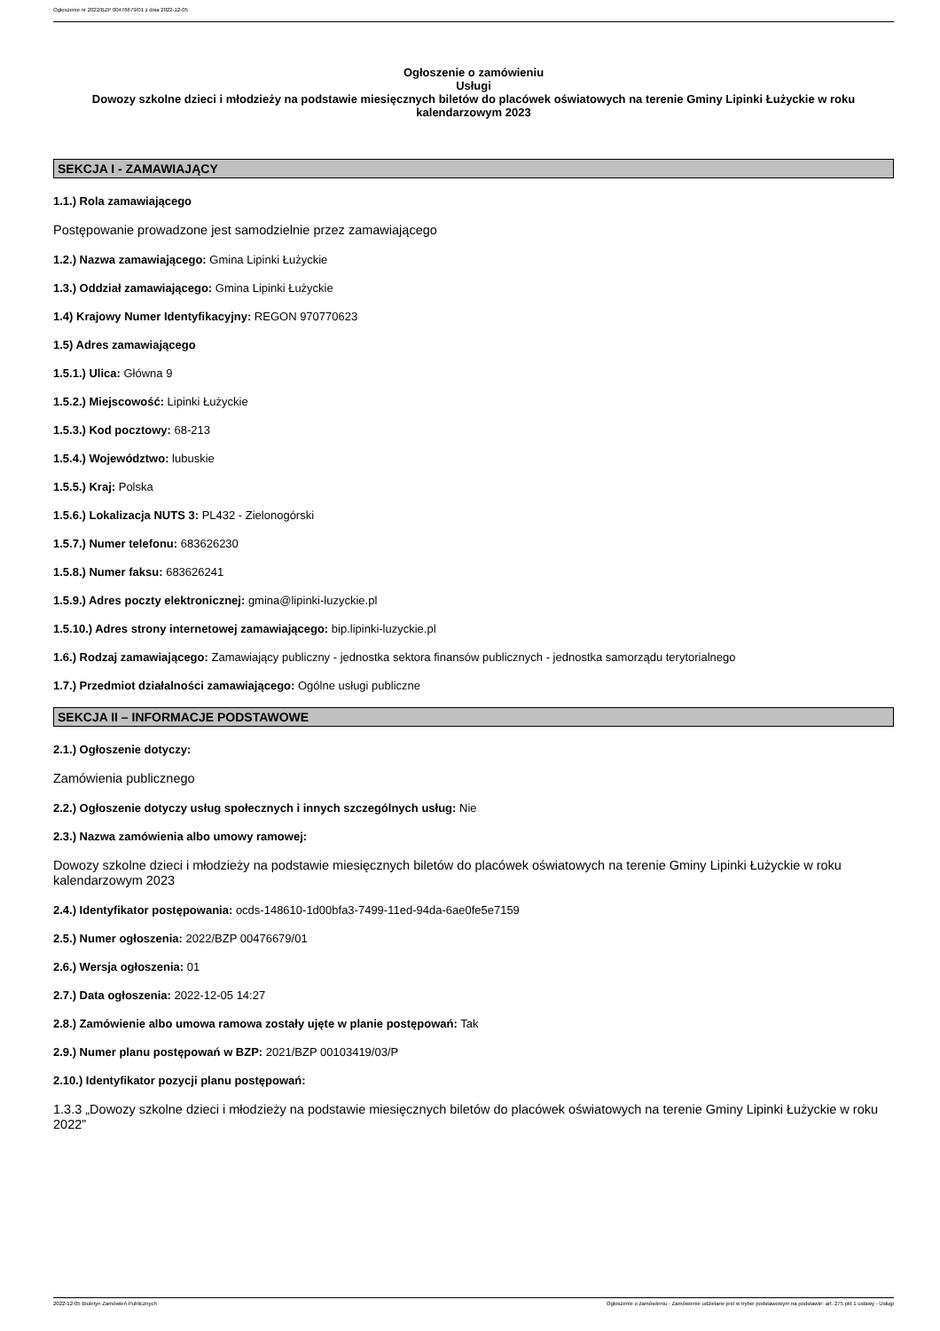Ogłoszenie nr 2022/BZP 00476679/01 z dnia 2022-12-05
Ogłoszenie o zamówieniu
Usługi
Dowozy szkolne dzieci i młodzieży na podstawie miesięcznych biletów do placówek oświatowych na terenie Gminy Lipinki Łużyckie w roku kalendarzowym 2023
SEKCJA I - ZAMAWIAJĄCY
1.1.) Rola zamawiającego
Postępowanie prowadzone jest samodzielnie przez zamawiającego
1.2.) Nazwa zamawiającego: Gmina Lipinki Łużyckie
1.3.) Oddział zamawiającego: Gmina Lipinki Łużyckie
1.4) Krajowy Numer Identyfikacyjny: REGON 970770623
1.5) Adres zamawiającego
1.5.1.) Ulica: Główna 9
1.5.2.) Miejscowość: Lipinki Łużyckie
1.5.3.) Kod pocztowy: 68-213
1.5.4.) Województwo: lubuskie
1.5.5.) Kraj: Polska
1.5.6.) Lokalizacja NUTS 3: PL432 - Zielonogórski
1.5.7.) Numer telefonu: 683626230
1.5.8.) Numer faksu: 683626241
1.5.9.) Adres poczty elektronicznej: gmina@lipinki-luzyckie.pl
1.5.10.) Adres strony internetowej zamawiającego: bip.lipinki-luzyckie.pl
1.6.) Rodzaj zamawiającego: Zamawiający publiczny - jednostka sektora finansów publicznych - jednostka samorządu terytorialnego
1.7.) Przedmiot działalności zamawiającego: Ogólne usługi publiczne
SEKCJA II – INFORMACJE PODSTAWOWE
2.1.) Ogłoszenie dotyczy:
Zamówienia publicznego
2.2.) Ogłoszenie dotyczy usług społecznych i innych szczególnych usług: Nie
2.3.) Nazwa zamówienia albo umowy ramowej:
Dowozy szkolne dzieci i młodzieży na podstawie miesięcznych biletów do placówek oświatowych na terenie Gminy Lipinki Łużyckie w roku kalendarzowym 2023
2.4.) Identyfikator postępowania: ocds-148610-1d00bfa3-7499-11ed-94da-6ae0fe5e7159
2.5.) Numer ogłoszenia: 2022/BZP 00476679/01
2.6.) Wersja ogłoszenia: 01
2.7.) Data ogłoszenia: 2022-12-05 14:27
2.8.) Zamówienie albo umowa ramowa zostały ujęte w planie postępowań: Tak
2.9.) Numer planu postępowań w BZP: 2021/BZP 00103419/03/P
2.10.) Identyfikator pozycji planu postępowań:
1.3.3 „Dowozy szkolne dzieci i młodzieży na podstawie miesięcznych biletów do placówek oświatowych na terenie Gminy Lipinki Łużyckie w roku 2022”
2022-12-05 Biuletyn Zamówień Publicznych Ogłoszenie o zamówieniu - Zamówienie udzielane jest w trybie podstawowym na podstawie: art. 275 pkt 1 ustawy - Usługi